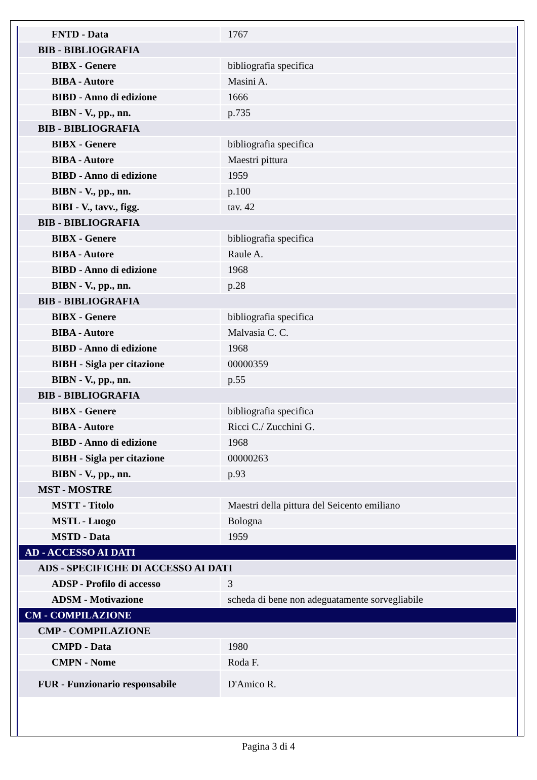| FNTD - Data | 1767 |
| BIB - BIBLIOGRAFIA | |
| BIBX - Genere | bibliografia specifica |
| BIBA - Autore | Masini A. |
| BIBD - Anno di edizione | 1666 |
| BIBN - V., pp., nn. | p.735 |
| BIB - BIBLIOGRAFIA | |
| BIBX - Genere | bibliografia specifica |
| BIBA - Autore | Maestri pittura |
| BIBD - Anno di edizione | 1959 |
| BIBN - V., pp., nn. | p.100 |
| BIBI - V., tavv., figg. | tav. 42 |
| BIB - BIBLIOGRAFIA | |
| BIBX - Genere | bibliografia specifica |
| BIBA - Autore | Raule A. |
| BIBD - Anno di edizione | 1968 |
| BIBN - V., pp., nn. | p.28 |
| BIB - BIBLIOGRAFIA | |
| BIBX - Genere | bibliografia specifica |
| BIBA - Autore | Malvasia C. C. |
| BIBD - Anno di edizione | 1968 |
| BIBH - Sigla per citazione | 00000359 |
| BIBN - V., pp., nn. | p.55 |
| BIB - BIBLIOGRAFIA | |
| BIBX - Genere | bibliografia specifica |
| BIBA - Autore | Ricci C./ Zucchini G. |
| BIBD - Anno di edizione | 1968 |
| BIBH - Sigla per citazione | 00000263 |
| BIBN - V., pp., nn. | p.93 |
| MST - MOSTRE | |
| MSTT - Titolo | Maestri della pittura del Seicento emiliano |
| MSTL - Luogo | Bologna |
| MSTD - Data | 1959 |
| AD - ACCESSO AI DATI | |
| ADS - SPECIFICHE DI ACCESSO AI DATI | |
| ADSP - Profilo di accesso | 3 |
| ADSM - Motivazione | scheda di bene non adeguatamente sorvegliabile |
| CM - COMPILAZIONE | |
| CMP - COMPILAZIONE | |
| CMPD - Data | 1980 |
| CMPN - Nome | Roda F. |
| FUR - Funzionario responsabile | D'Amico R. |
Pagina 3 di 4